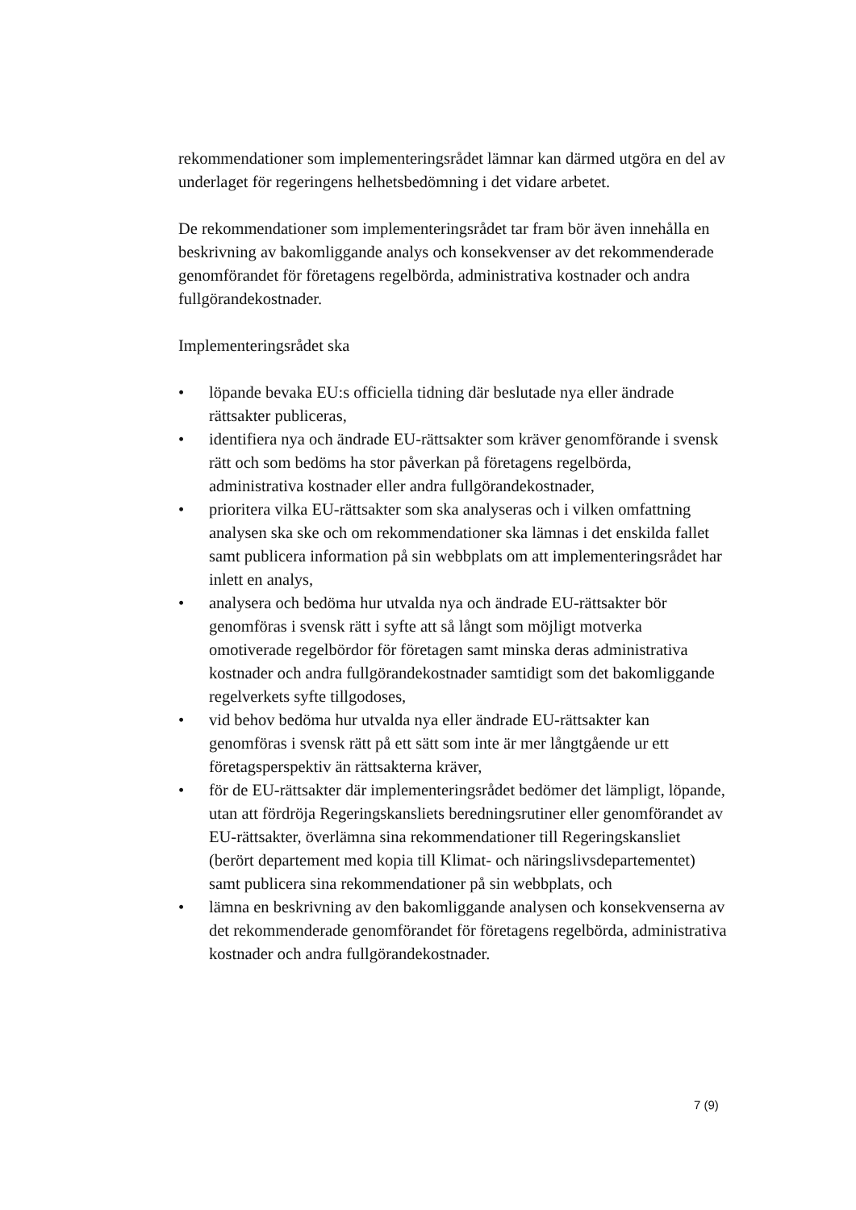rekommendationer som implementeringsrådet lämnar kan därmed utgöra en del av underlaget för regeringens helhetsbedömning i det vidare arbetet.
De rekommendationer som implementeringsrådet tar fram bör även innehålla en beskrivning av bakomliggande analys och konsekvenser av det rekommenderade genomförandet för företagens regelbörda, administrativa kostnader och andra fullgörandekostnader.
Implementeringsrådet ska
• löpande bevaka EU:s officiella tidning där beslutade nya eller ändrade rättsakter publiceras,
• identifiera nya och ändrade EU-rättsakter som kräver genomförande i svensk rätt och som bedöms ha stor påverkan på företagens regelbörda, administrativa kostnader eller andra fullgörandekostnader,
• prioritera vilka EU-rättsakter som ska analyseras och i vilken omfattning analysen ska ske och om rekommendationer ska lämnas i det enskilda fallet samt publicera information på sin webbplats om att implementeringsrådet har inlett en analys,
• analysera och bedöma hur utvalda nya och ändrade EU-rättsakter bör genomföras i svensk rätt i syfte att så långt som möjligt motverka omotiverade regelbördor för företagen samt minska deras administrativa kostnader och andra fullgörandekostnader samtidigt som det bakomliggande regelverkets syfte tillgodoses,
• vid behov bedöma hur utvalda nya eller ändrade EU-rättsakter kan genomföras i svensk rätt på ett sätt som inte är mer långtgående ur ett företagsperspektiv än rättsakterna kräver,
• för de EU-rättsakter där implementeringsrådet bedömer det lämpligt, löpande, utan att fördröja Regeringskansliets beredningsrutiner eller genomförandet av EU-rättsakter, överlämna sina rekommendationer till Regeringskansliet (berört departement med kopia till Klimat- och näringslivsdepartementet) samt publicera sina rekommendationer på sin webbplats, och
• lämna en beskrivning av den bakomliggande analysen och konsekvenserna av det rekommenderade genomförandet för företagens regelbörda, administrativa kostnader och andra fullgörandekostnader.
7 (9)